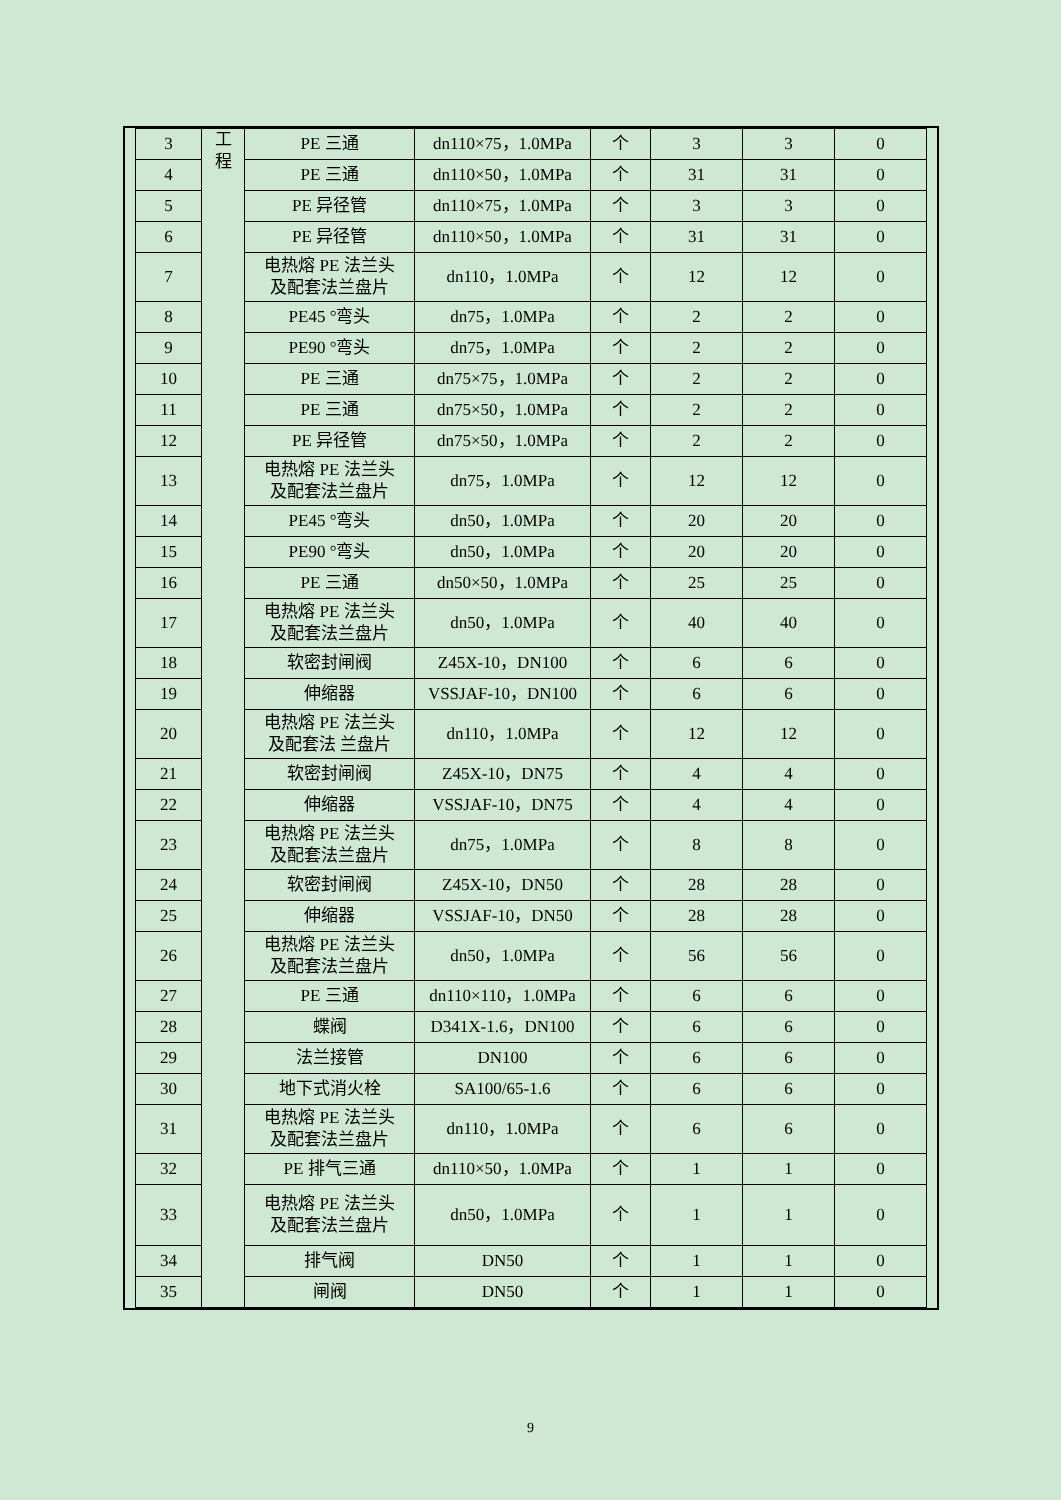| 3 | 工 程 | PE 三通 | dn110×75，1.0MPa | 个 | 3 | 3 | 0 |
| 4 | | PE 三通 | dn110×50，1.0MPa | 个 | 31 | 31 | 0 |
| 5 | | PE 异径管 | dn110×75，1.0MPa | 个 | 3 | 3 | 0 |
| 6 | | PE 异径管 | dn110×50，1.0MPa | 个 | 31 | 31 | 0 |
| 7 | | 电热熔 PE 法兰头 及配套法兰盘片 | dn110，1.0MPa | 个 | 12 | 12 | 0 |
| 8 | | PE45 °弯头 | dn75，1.0MPa | 个 | 2 | 2 | 0 |
| 9 | | PE90 °弯头 | dn75，1.0MPa | 个 | 2 | 2 | 0 |
| 10 | | PE 三通 | dn75×75，1.0MPa | 个 | 2 | 2 | 0 |
| 11 | | PE 三通 | dn75×50，1.0MPa | 个 | 2 | 2 | 0 |
| 12 | | PE 异径管 | dn75×50，1.0MPa | 个 | 2 | 2 | 0 |
| 13 | | 电热熔 PE 法兰头 及配套法兰盘片 | dn75，1.0MPa | 个 | 12 | 12 | 0 |
| 14 | | PE45 °弯头 | dn50，1.0MPa | 个 | 20 | 20 | 0 |
| 15 | | PE90 °弯头 | dn50，1.0MPa | 个 | 20 | 20 | 0 |
| 16 | | PE 三通 | dn50×50，1.0MPa | 个 | 25 | 25 | 0 |
| 17 | | 电热熔 PE 法兰头 及配套法兰盘片 | dn50，1.0MPa | 个 | 40 | 40 | 0 |
| 18 | | 软密封闸阀 | Z45X-10，DN100 | 个 | 6 | 6 | 0 |
| 19 | | 伸缩器 | VSSJAF-10，DN100 | 个 | 6 | 6 | 0 |
| 20 | | 电热熔 PE 法兰头 及配套法 兰盘片 | dn110，1.0MPa | 个 | 12 | 12 | 0 |
| 21 | | 软密封闸阀 | Z45X-10，DN75 | 个 | 4 | 4 | 0 |
| 22 | | 伸缩器 | VSSJAF-10，DN75 | 个 | 4 | 4 | 0 |
| 23 | | 电热熔 PE 法兰头 及配套法兰盘片 | dn75，1.0MPa | 个 | 8 | 8 | 0 |
| 24 | | 软密封闸阀 | Z45X-10，DN50 | 个 | 28 | 28 | 0 |
| 25 | | 伸缩器 | VSSJAF-10，DN50 | 个 | 28 | 28 | 0 |
| 26 | | 电热熔 PE 法兰头 及配套法兰盘片 | dn50，1.0MPa | 个 | 56 | 56 | 0 |
| 27 | | PE 三通 | dn110×110，1.0MPa | 个 | 6 | 6 | 0 |
| 28 | | 蝶阀 | D341X-1.6，DN100 | 个 | 6 | 6 | 0 |
| 29 | | 法兰接管 | DN100 | 个 | 6 | 6 | 0 |
| 30 | | 地下式消火栓 | SA100/65-1.6 | 个 | 6 | 6 | 0 |
| 31 | | 电热熔 PE 法兰头 及配套法兰盘片 | dn110，1.0MPa | 个 | 6 | 6 | 0 |
| 32 | | PE 排气三通 | dn110×50，1.0MPa | 个 | 1 | 1 | 0 |
| 33 | | 电热熔 PE 法兰头 及配套法兰盘片 | dn50，1.0MPa | 个 | 1 | 1 | 0 |
| 34 | | 排气阀 | DN50 | 个 | 1 | 1 | 0 |
| 35 | | 闸阀 | DN50 | 个 | 1 | 1 | 0 |
9